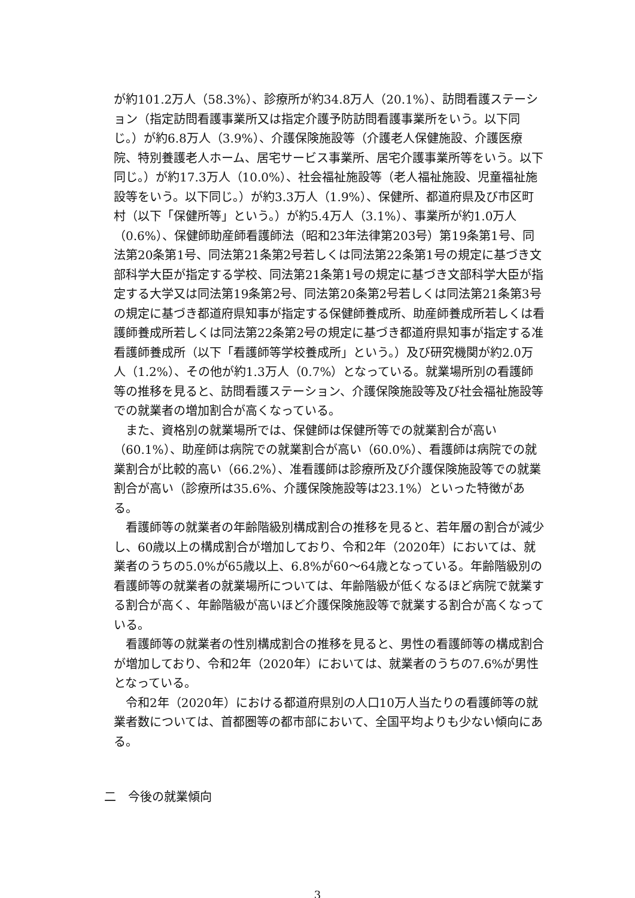が約101.2万人（58.3%）、診療所が約34.8万人（20.1%）、訪問看護ステーション（指定訪問看護事業所又は指定介護予防訪問看護事業所をいう。以下同じ。）が約6.8万人（3.9%）、介護保険施設等（介護老人保健施設、介護医療院、特別養護老人ホーム、居宅サービス事業所、居宅介護事業所等をいう。以下同じ。）が約17.3万人（10.0%）、社会福祉施設等（老人福祉施設、児童福祉施設等をいう。以下同じ。）が約3.3万人（1.9%）、保健所、都道府県及び市区町村（以下「保健所等」という。）が約5.4万人（3.1%）、事業所が約1.0万人（0.6%）、保健師助産師看護師法（昭和23年法律第203号）第19条第1号、同法第20条第1号、同法第21条第2号若しくは同法第22条第1号の規定に基づき文部科学大臣が指定する学校、同法第21条第1号の規定に基づき文部科学大臣が指定する大学又は同法第19条第2号、同法第20条第2号若しくは同法第21条第3号の規定に基づき都道府県知事が指定する保健師養成所、助産師養成所若しくは看護師養成所若しくは同法第22条第2号の規定に基づき都道府県知事が指定する准看護師養成所（以下「看護師等学校養成所」という。）及び研究機関が約2.0万人（1.2%）、その他が約1.3万人（0.7%）となっている。就業場所別の看護師等の推移を見ると、訪問看護ステーション、介護保険施設等及び社会福祉施設等での就業者の増加割合が高くなっている。
また、資格別の就業場所では、保健師は保健所等での就業割合が高い（60.1%）、助産師は病院での就業割合が高い（60.0%）、看護師は病院での就業割合が比較的高い（66.2%）、准看護師は診療所及び介護保険施設等での就業割合が高い（診療所は35.6%、介護保険施設等は23.1%）といった特徴がある。
看護師等の就業者の年齢階級別構成割合の推移を見ると、若年層の割合が減少し、60歳以上の構成割合が増加しており、令和2年（2020年）においては、就業者のうちの5.0%が65歳以上、6.8%が60～64歳となっている。年齢階級別の看護師等の就業者の就業場所については、年齢階級が低くなるほど病院で就業する割合が高く、年齢階級が高いほど介護保険施設等で就業する割合が高くなっている。
看護師等の就業者の性別構成割合の推移を見ると、男性の看護師等の構成割合が増加しており、令和2年（2020年）においては、就業者のうちの7.6%が男性となっている。
令和2年（2020年）における都道府県別の人口10万人当たりの看護師等の就業者数については、首都圏等の都市部において、全国平均よりも少ない傾向にある。
二　今後の就業傾向
3